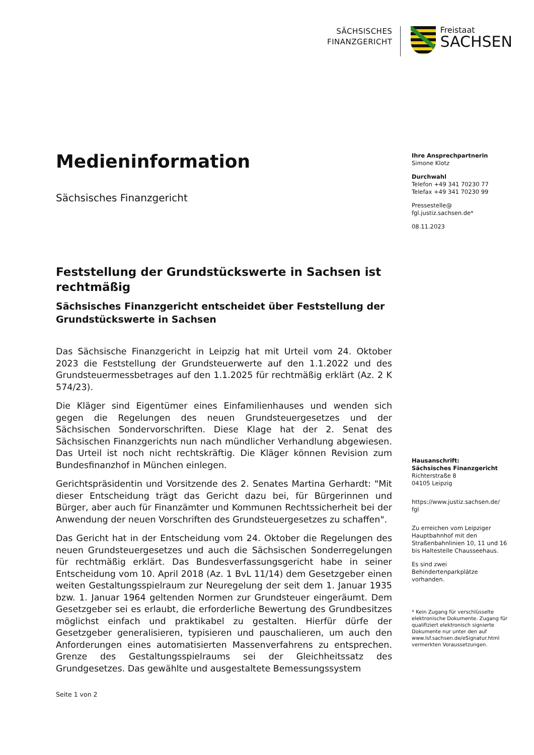SÄCHSISCHES
FINANZGERICHT
Freistaat
SACHSEN
Medieninformation
Sächsisches Finanzgericht
Feststellung der Grundstückswerte in Sachsen ist rechtmäßig
Sächsisches Finanzgericht entscheidet über Feststellung der Grundstückswerte in Sachsen
Das Sächsische Finanzgericht in Leipzig hat mit Urteil vom 24. Oktober 2023 die Feststellung der Grundsteuerwerte auf den 1.1.2022 und des Grundsteuermessbetrages auf den 1.1.2025 für rechtmäßig erklärt (Az. 2 K 574/23).
Die Kläger sind Eigentümer eines Einfamilienhauses und wenden sich gegen die Regelungen des neuen Grundsteuergesetzes und der Sächsischen Sondervorschriften. Diese Klage hat der 2. Senat des Sächsischen Finanzgerichts nun nach mündlicher Verhandlung abgewiesen. Das Urteil ist noch nicht rechtskräftig. Die Kläger können Revision zum Bundesfinanzhof in München einlegen.
Gerichtspräsidentin und Vorsitzende des 2. Senates Martina Gerhardt: "Mit dieser Entscheidung trägt das Gericht dazu bei, für Bürgerinnen und Bürger, aber auch für Finanzämter und Kommunen Rechtssicherheit bei der Anwendung der neuen Vorschriften des Grundsteuergesetzes zu schaffen".
Das Gericht hat in der Entscheidung vom 24. Oktober die Regelungen des neuen Grundsteuergesetzes und auch die Sächsischen Sonderregelungen für rechtmäßig erklärt. Das Bundesverfassungsgericht habe in seiner Entscheidung vom 10. April 2018 (Az. 1 BvL 11/14) dem Gesetzgeber einen weiten Gestaltungsspielraum zur Neuregelung der seit dem 1. Januar 1935 bzw. 1. Januar 1964 geltenden Normen zur Grundsteuer eingeräumt. Dem Gesetzgeber sei es erlaubt, die erforderliche Bewertung des Grundbesitzes möglichst einfach und praktikabel zu gestalten. Hierfür dürfe der Gesetzgeber generalisieren, typisieren und pauschalieren, um auch den Anforderungen eines automatisierten Massenverfahrens zu entsprechen. Grenze des Gestaltungsspielraums sei der Gleichheitssatz des Grundgesetzes. Das gewählte und ausgestaltete Bemessungssystem
Ihre Ansprechpartnerin
Simone Klotz
Durchwahl
Telefon +49 341 70230 77
Telefax +49 341 70230 99
Pressestelle@
fgl.justiz.sachsen.de*
08.11.2023
Hausanschrift:
Sächsisches Finanzgericht
Richterstraße 8
04105 Leipzig
https://www.justiz.sachsen.de/
fgl
Zu erreichen vom Leipziger Hauptbahnhof mit den Straßenbahnlinien 10, 11 und 16 bis Haltestelle Chausseehaus.
Es sind zwei Behindertenparkplätze vorhanden.
* Kein Zugang für verschlüsselte elektronische Dokumente. Zugang für qualifiziert elektronisch signierte Dokumente nur unter den auf www.lsf.sachsen.de/eSignatur.html vermerkten Voraussetzungen.
Seite 1 von 2